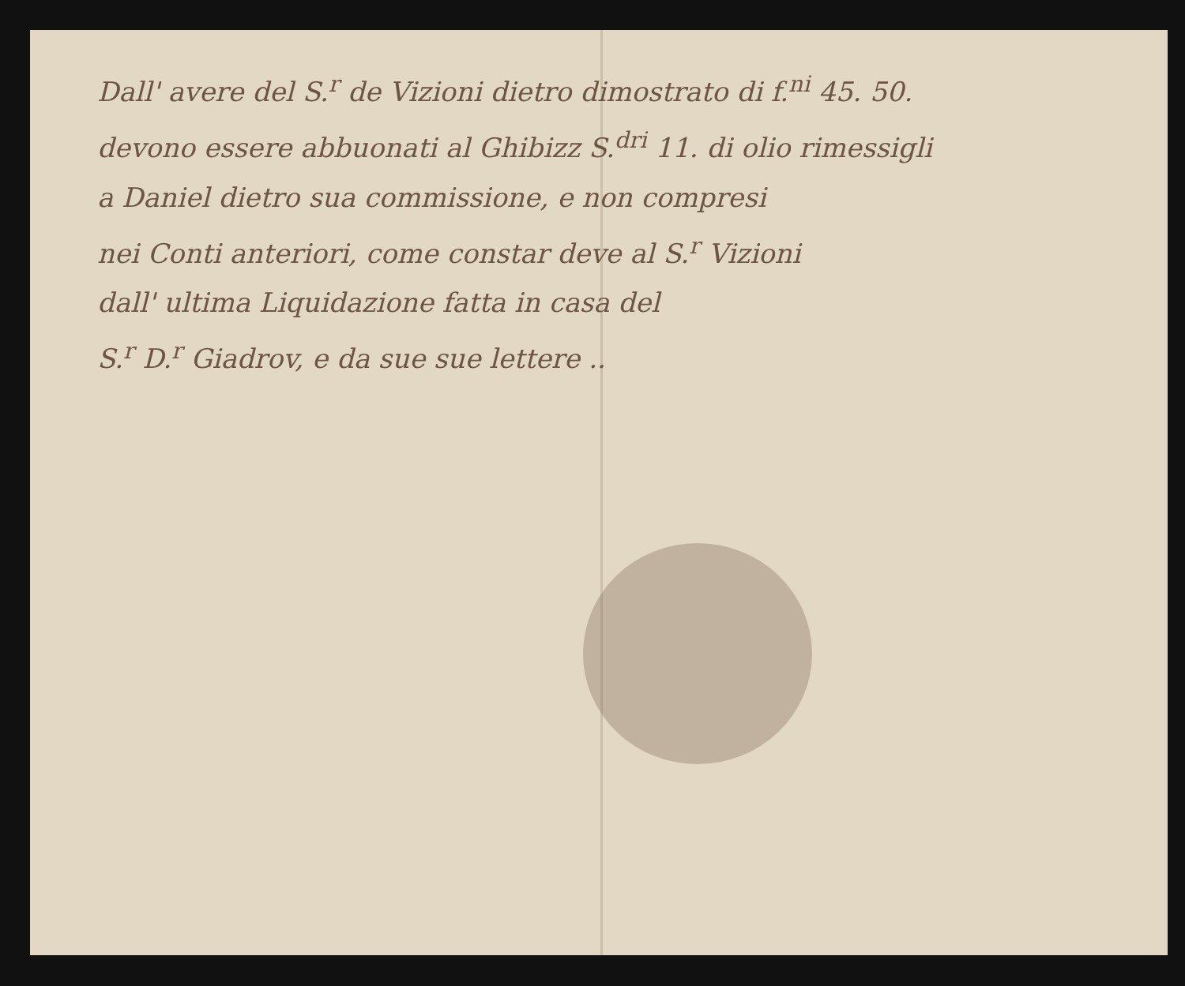Dall' avere del S.<sup>r</sup> de Vizioni dietro dimostrato di f.<sup>ni</sup> 45. 50.
devono essere abbuonati al Ghibizz S.<sup>dri</sup> 11. di olio rimessigli
a Daniel dietro sua commissione, e non compresi
nei Conti anteriori, come constar deve al S.<sup>r</sup> Vizioni
dall' ultima Liquidazione fatta in casa del
S.<sup>r</sup> D.<sup>r</sup> Giadrov, e da sue sue lettere ..